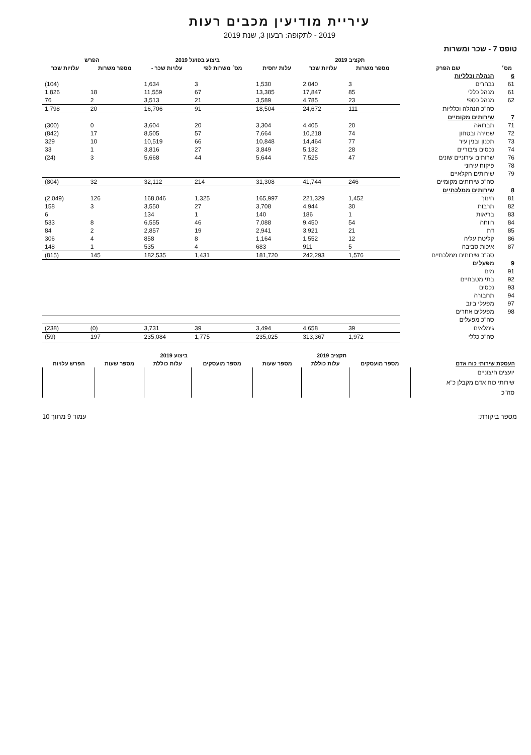עיריית מודיעין מכבים רעות
2019 - לתקופה: רבעון 3, שנת 2019
טופס 7 - שכר ומשרות
| מס׳ | שם הפרק | תקציב 2019 | | עלות יחסית | ביצוע בפועל 2019 | | הפרש | |
| --- | --- | --- | --- | --- | --- | --- | --- | --- |
| | | מספר משרות | עלויות שכר | | מס׳ משרות לפי | עלויות שכר - | מספר משרות | עלויות שכר |
| 6 | הנהלה וכלליות | | | | | | | |
| 61 | נבחרים | 3 | 2,040 | 1,530 | 3 | 1,634 | | (104) |
| 61 | מנהל כללי | 85 | 17,847 | 13,385 | 67 | 11,559 | 18 | 1,826 |
| 62 | מנהל כספי | 23 | 4,785 | 3,589 | 21 | 3,513 | 2 | 76 |
| | סה"כ הנהלה וכלליות | 111 | 24,672 | 18,504 | 91 | 16,706 | 20 | 1,798 |
| 7 | שירותים מקומיים | | | | | | | |
| 71 | תברואה | 20 | 4,405 | 3,304 | 20 | 3,604 | 0 | (300) |
| 72 | שמירה ובטחון | 74 | 10,218 | 7,664 | 57 | 8,505 | 17 | (842) |
| 73 | תכנון ובנין עיר | 77 | 14,464 | 10,848 | 66 | 10,519 | 10 | 329 |
| 74 | נכסים ציבוריים | 28 | 5,132 | 3,849 | 27 | 3,816 | 1 | 33 |
| 76 | שרותים עירוניים שונים | 47 | 7,525 | 5,644 | 44 | 5,668 | 3 | (24) |
| 78 | פיקוח עירוני | | | | | | | |
| 79 | שירותים חקלאיים | | | | | | | |
| | סה"כ שירותים מקומיים | 246 | 41,744 | 31,308 | 214 | 32,112 | 32 | (804) |
| 8 | שירותים ממלכתיים | | | | | | | |
| 81 | חינוך | 1,452 | 221,329 | 165,997 | 1,325 | 168,046 | 126 | (2,049) |
| 82 | תרבות | 30 | 4,944 | 3,708 | 27 | 3,550 | 3 | 158 |
| 83 | בריאות | 1 | 186 | 140 | 1 | 134 | | 6 |
| 84 | רווחה | 54 | 9,450 | 7,088 | 46 | 6,555 | 8 | 533 |
| 85 | דת | 21 | 3,921 | 2,941 | 19 | 2,857 | 2 | 84 |
| 86 | קליטת עליה | 12 | 1,552 | 1,164 | 8 | 858 | 4 | 306 |
| 87 | איכות סביבה | 5 | 911 | 683 | 4 | 535 | 1 | 148 |
| | סה"כ שירותים ממלכתיים | 1,576 | 242,293 | 181,720 | 1,431 | 182,535 | 145 | (815) |
| 9 | מפעלים | | | | | | | |
| 91 | מים | | | | | | | |
| 92 | בתי מטבחיים | | | | | | | |
| 93 | נכסים | | | | | | | |
| 94 | תחבורה | | | | | | | |
| 97 | מפעלי ביוב | | | | | | | |
| 98 | מפעלים אחרים | | | | | | | |
| | סה"כ מפעלים | | | | | | | |
| | גימלאים | 39 | 4,658 | 3,494 | 39 | 3,731 | (0) | (238) |
| | סה"כ כללי | 1,972 | 313,367 | 235,025 | 1,775 | 235,084 | 197 | (59) |
| העסקת שירותי כוח אדם | תקציב 2019 | | | ביצוע 2019 | | | הפרש עלויות |
| --- | --- | --- | --- | --- | --- | --- | --- |
| | מספר מועסקים | עלות כוללת | מספר שעות | מספר מועסקים | עלות כוללת | מספר שעות | |
| יועצים חיצוניים | | | | | | | |
| שירותי כוח אדם מקבלן כ"א | | | | | | | |
| סה"כ | | | | | | | |
מספר ביקורת: עמוד 9 מתוך 10